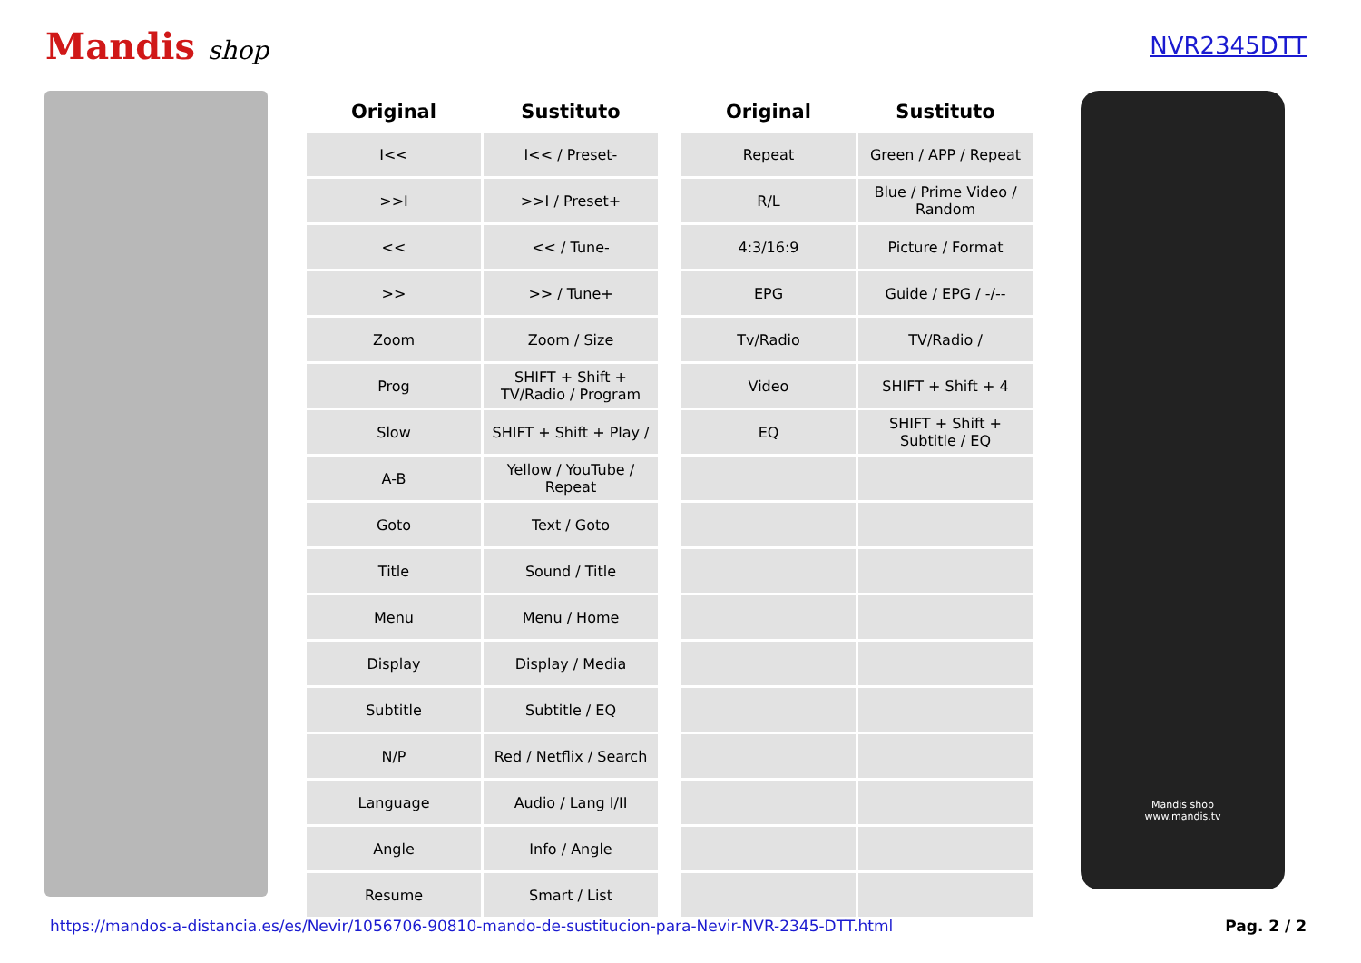Mandis shop NVR2345DTT
| Original | Sustituto |
| --- | --- |
| I<< | I<< / Preset- |
| >>I | >>I / Preset+ |
| << | << / Tune- |
| >> | >> / Tune+ |
| Zoom | Zoom / Size |
| Prog | SHIFT + Shift + TV/Radio / Program |
| Slow | SHIFT + Shift + Play / |
| A-B | Yellow / YouTube / Repeat |
| Goto | Text / Goto |
| Title | Sound / Title |
| Menu | Menu / Home |
| Display | Display / Media |
| Subtitle | Subtitle / EQ |
| N/P | Red / Netflix / Search |
| Language | Audio / Lang I/II |
| Angle | Info / Angle |
| Resume | Smart / List |
| Original | Sustituto |
| --- | --- |
| Repeat | Green / APP / Repeat |
| R/L | Blue / Prime Video / Random |
| 4:3/16:9 | Picture / Format |
| EPG | Guide / EPG / -/-- |
| Tv/Radio | TV/Radio / |
| Video | SHIFT + Shift + 4 |
| EQ | SHIFT + Shift + Subtitle / EQ |
Mandis shop
www.mandis.tv
https://mandos-a-distancia.es/es/Nevir/1056706-90810-mando-de-sustitucion-para-Nevir-NVR-2345-DTT.html Pag. 2 / 2